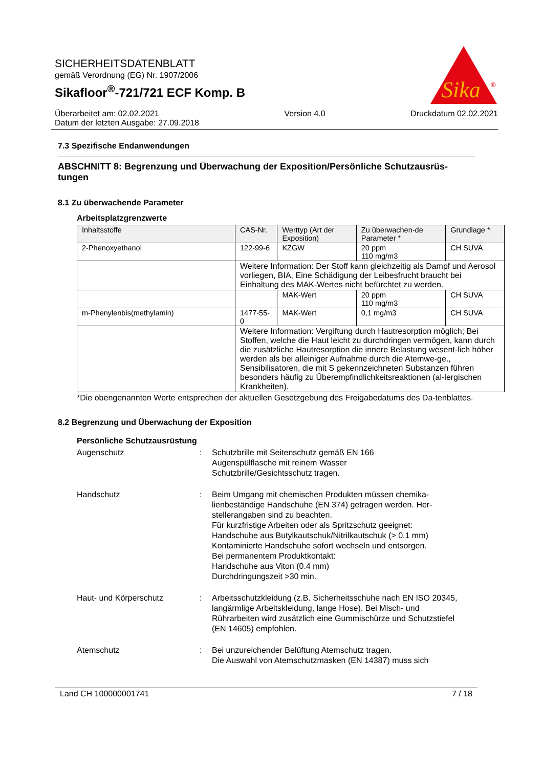SICHERHEITSDATENBLATT
gemäß Verordnung (EG) Nr. 1907/2006
Sikafloor<sup>®</sup>-721/721 ECF Komp. B
Sika
®
Überarbeitet am: 02.02.2021
Datum der letzten Ausgabe: 27.09.2018
Version 4.0 Druckdatum 02.02.2021
7.3 Spezifische Endanwendungen
ABSCHNITT 8: Begrenzung und Überwachung der Exposition/Persönliche Schutzausrüs-tungen
8.1 Zu überwachende Parameter
Arbeitsplatzgrenzwerte
| Inhaltsstoffe | CAS-Nr. | Werttyp (Art der Exposition) | Zu überwachen-de Parameter * | Grundlage * |
| --- | --- | --- | --- | --- |
| 2-Phenoxyethanol | 122-99-6 | KZGW | 20 ppm 110 mg/m3 | CH SUVA |
| | Weitere Information: Der Stoff kann gleichzeitig als Dampf und Aerosol vorliegen, BIA, Eine Schädigung der Leibesfrucht braucht bei Einhaltung des MAK-Wertes nicht befürchtet zu werden. | | | |
| | | MAK-Wert | 20 ppm 110 mg/m3 | CH SUVA |
| m-Phenylenbis(methylamin) | 1477-55-0 | MAK-Wert | 0,1 mg/m3 | CH SUVA |
| | Weitere Information: Vergiftung durch Hautresorption möglich; Bei Stoffen, welche die Haut leicht zu durchdringen vermögen, kann durch die zusätzliche Hautresorption die innere Belastung wesent-lich höher werden als bei alleiniger Aufnahme durch die Atemwe-ge., Sensibilisatoren, die mit S gekennzeichneten Substanzen führen besonders häufig zu Überempfindlichkeitsreaktionen (al-lergischen Krankheiten). | | | |
*Die obengenannten Werte entsprechen der aktuellen Gesetzgebung des Freigabedatums des Da-tenblattes.
8.2 Begrenzung und Überwachung der Exposition
Persönliche Schutzausrüstung
Augenschutz : Schutzbrille mit Seitenschutz gemäß EN 166
Augenspülflasche mit reinem Wasser
Schutzbrille/Gesichtsschutz tragen.
Handschutz : Beim Umgang mit chemischen Produkten müssen chemika-lienbeständige Handschuhe (EN 374) getragen werden. Her-stellerangaben sind zu beachten.
Für kurzfristige Arbeiten oder als Spritzschutz geeignet:
Handschuhe aus Butylkautschuk/Nitrilkautschuk (> 0,1 mm)
Kontaminierte Handschuhe sofort wechseln und entsorgen.
Bei permanentem Produktkontakt:
Handschuhe aus Viton (0.4 mm)
Durchdringungszeit >30 min.
Haut- und Körperschutz : Arbeitsschutzkleidung (z.B. Sicherheitsschuhe nach EN ISO 20345, langärmlige Arbeitskleidung, lange Hose). Bei Misch- und Rührarbeiten wird zusätzlich eine Gummischürze und Schutzstiefel (EN 14605) empfohlen.
Atemschutz : Bei unzureichender Belüftung Atemschutz tragen.
Die Auswahl von Atemschutzmasken (EN 14387) muss sich
Land CH 100000001741 7 / 18